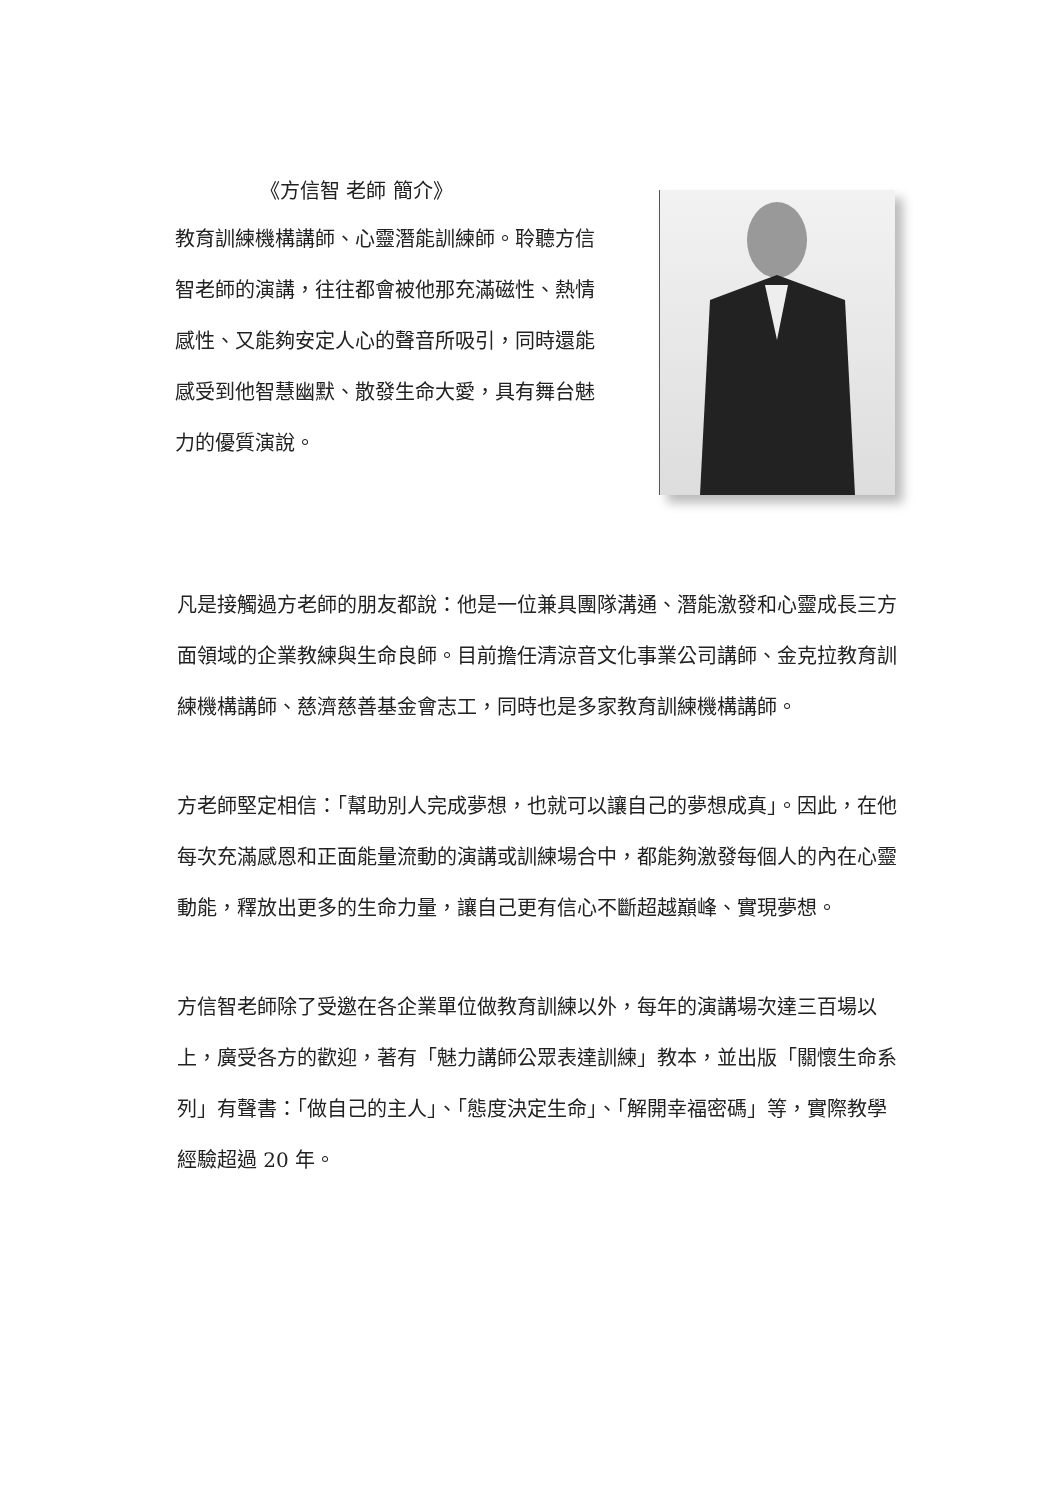《方信智 老師 簡介》
教育訓練機構講師、心靈潛能訓練師。聆聽方信智老師的演講，往往都會被他那充滿磁性、熱情感性、又能夠安定人心的聲音所吸引，同時還能感受到他智慧幽默、散發生命大愛，具有舞台魅力的優質演說。
凡是接觸過方老師的朋友都說：他是一位兼具團隊溝通、潛能激發和心靈成長三方面領域的企業教練與生命良師。目前擔任清涼音文化事業公司講師、金克拉教育訓練機構講師、慈濟慈善基金會志工，同時也是多家教育訓練機構講師。
方老師堅定相信：「幫助別人完成夢想，也就可以讓自己的夢想成真」。因此，在他每次充滿感恩和正面能量流動的演講或訓練場合中，都能夠激發每個人的內在心靈動能，釋放出更多的生命力量，讓自己更有信心不斷超越巔峰、實現夢想。
方信智老師除了受邀在各企業單位做教育訓練以外，每年的演講場次達三百場以上，廣受各方的歡迎，著有「魅力講師公眾表達訓練」教本，並出版「關懷生命系列」有聲書：「做自己的主人」、「態度決定生命」、「解開幸福密碼」等，實際教學經驗超過 20 年。